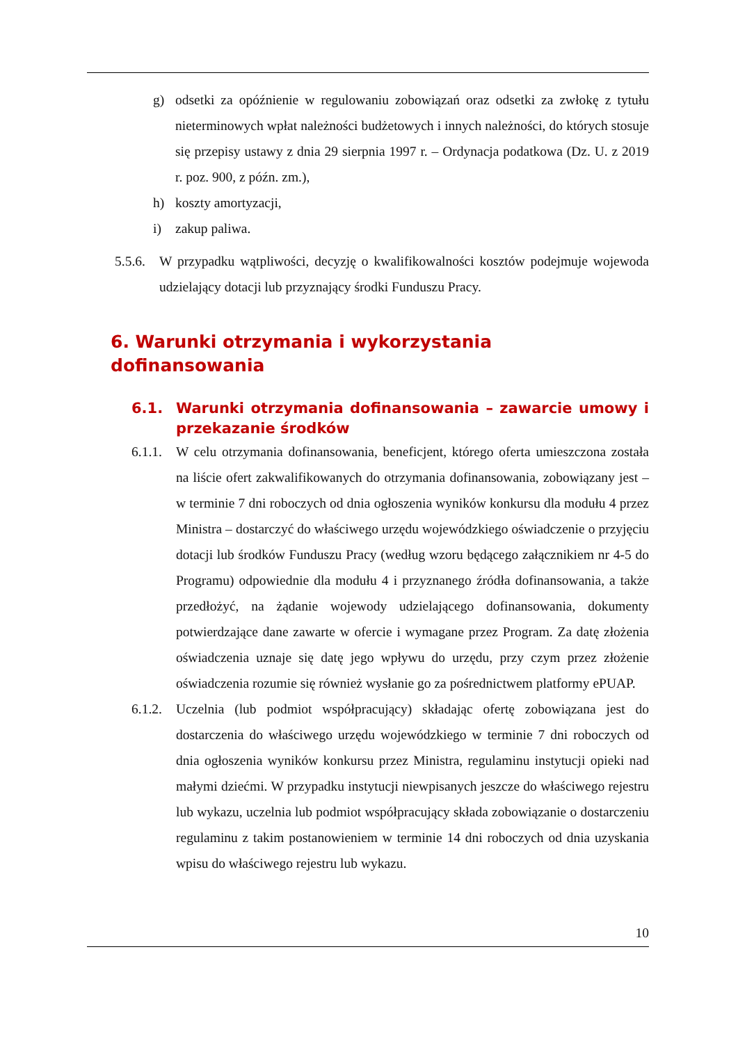g) odsetki za opóźnienie w regulowaniu zobowiązań oraz odsetki za zwłokę z tytułu nieterminowych wpłat należności budżetowych i innych należności, do których stosuje się przepisy ustawy z dnia 29 sierpnia 1997 r. – Ordynacja podatkowa (Dz. U. z 2019 r. poz. 900, z późn. zm.),
h) koszty amortyzacji,
i) zakup paliwa.
5.5.6. W przypadku wątpliwości, decyzję o kwalifikowalności kosztów podejmuje wojewoda udzielający dotacji lub przyznający środki Funduszu Pracy.
6. Warunki otrzymania i wykorzystania dofinansowania
6.1. Warunki otrzymania dofinansowania – zawarcie umowy i przekazanie środków
6.1.1. W celu otrzymania dofinansowania, beneficjent, którego oferta umieszczona została na liście ofert zakwalifikowanych do otrzymania dofinansowania, zobowiązany jest – w terminie 7 dni roboczych od dnia ogłoszenia wyników konkursu dla modułu 4 przez Ministra – dostarczyć do właściwego urzędu wojewódzkiego oświadczenie o przyjęciu dotacji lub środków Funduszu Pracy (według wzoru będącego załącznikiem nr 4-5 do Programu) odpowiednie dla modułu 4 i przyznanego źródła dofinansowania, a także przedłożyć, na żądanie wojewody udzielającego dofinansowania, dokumenty potwierdzające dane zawarte w ofercie i wymagane przez Program. Za datę złożenia oświadczenia uznaje się datę jego wpływu do urzędu, przy czym przez złożenie oświadczenia rozumie się również wysłanie go za pośrednictwem platformy ePUAP.
6.1.2. Uczelnia (lub podmiot współpracujący) składając ofertę zobowiązana jest do dostarczenia do właściwego urzędu wojewódzkiego w terminie 7 dni roboczych od dnia ogłoszenia wyników konkursu przez Ministra, regulaminu instytucji opieki nad małymi dziećmi. W przypadku instytucji niewpisanych jeszcze do właściwego rejestru lub wykazu, uczelnia lub podmiot współpracujący składa zobowiązanie o dostarczeniu regulaminu z takim postanowieniem w terminie 14 dni roboczych od dnia uzyskania wpisu do właściwego rejestru lub wykazu.
10